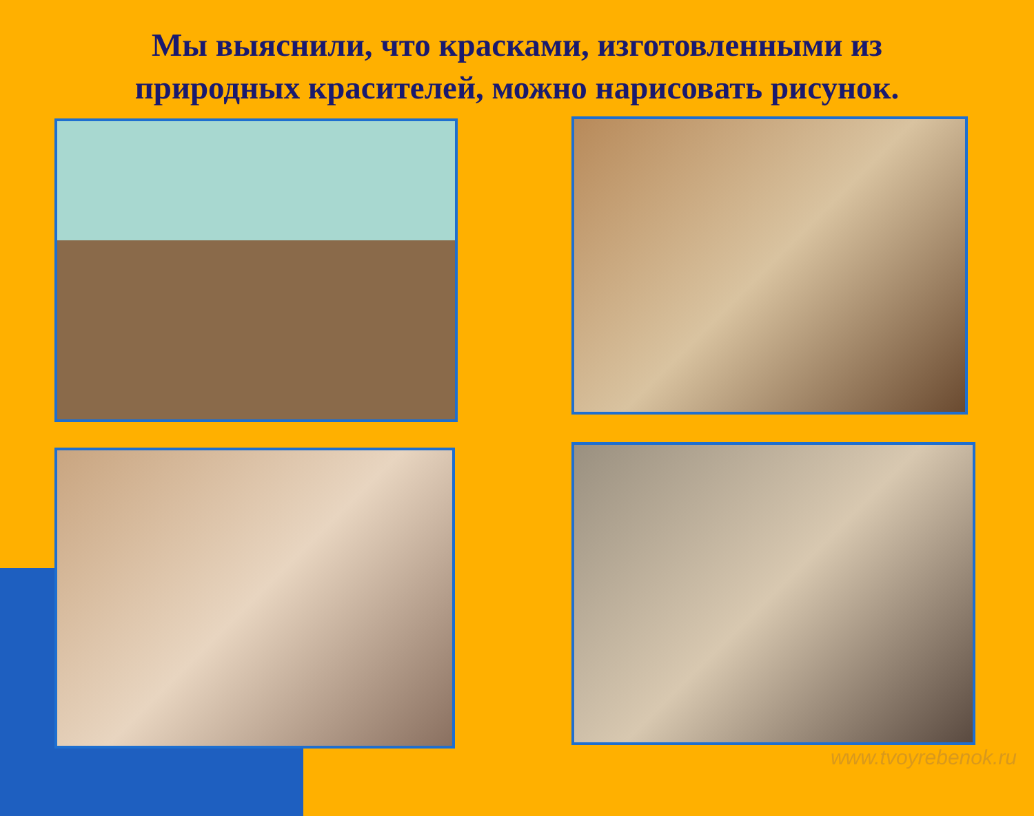Мы выяснили, что красками, изготовленными из
природных красителей, можно нарисовать рисунок.
www.tvoyrebenok.ru